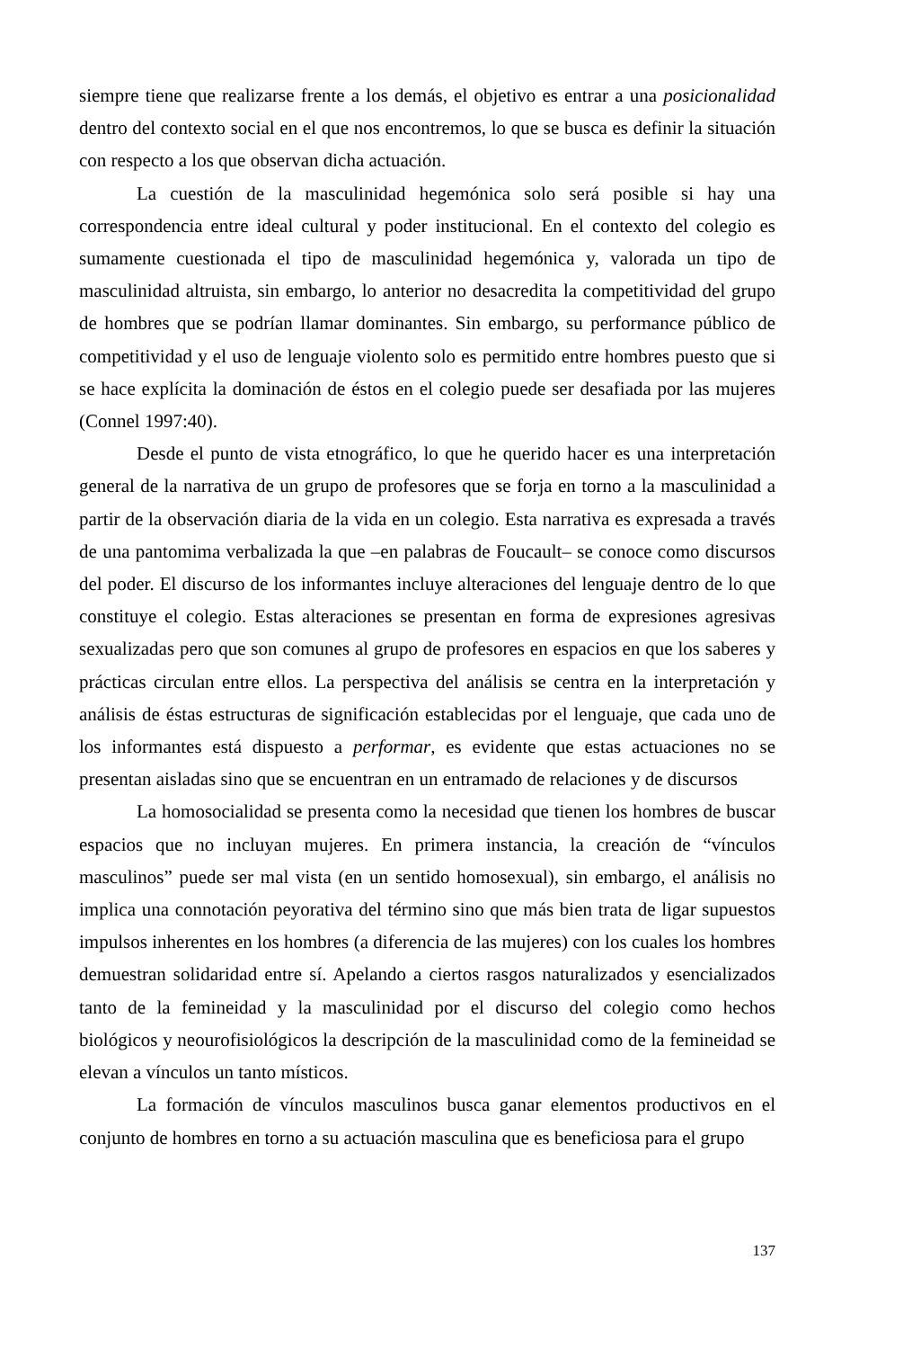siempre tiene que realizarse frente a los demás, el objetivo es entrar a una posicionalidad dentro del contexto social en el que nos encontremos, lo que se busca es definir la situación con respecto a los que observan dicha actuación.
La cuestión de la masculinidad hegemónica solo será posible si hay una correspondencia entre ideal cultural y poder institucional. En el contexto del colegio es sumamente cuestionada el tipo de masculinidad hegemónica y, valorada un tipo de masculinidad altruista, sin embargo, lo anterior no desacredita la competitividad del grupo de hombres que se podrían llamar dominantes. Sin embargo, su performance público de competitividad y el uso de lenguaje violento solo es permitido entre hombres puesto que si se hace explícita la dominación de éstos en el colegio puede ser desafiada por las mujeres (Connel 1997:40).
Desde el punto de vista etnográfico, lo que he querido hacer es una interpretación general de la narrativa de un grupo de profesores que se forja en torno a la masculinidad a partir de la observación diaria de la vida en un colegio. Esta narrativa es expresada a través de una pantomima verbalizada la que –en palabras de Foucault– se conoce como discursos del poder. El discurso de los informantes incluye alteraciones del lenguaje dentro de lo que constituye el colegio. Estas alteraciones se presentan en forma de expresiones agresivas sexualizadas pero que son comunes al grupo de profesores en espacios en que los saberes y prácticas circulan entre ellos. La perspectiva del análisis se centra en la interpretación y análisis de éstas estructuras de significación establecidas por el lenguaje, que cada uno de los informantes está dispuesto a performar, es evidente que estas actuaciones no se presentan aisladas sino que se encuentran en un entramado de relaciones y de discursos
La homosocialidad se presenta como la necesidad que tienen los hombres de buscar espacios que no incluyan mujeres. En primera instancia, la creación de “vínculos masculinos” puede ser mal vista (en un sentido homosexual), sin embargo, el análisis no implica una connotación peyorativa del término sino que más bien trata de ligar supuestos impulsos inherentes en los hombres (a diferencia de las mujeres) con los cuales los hombres demuestran solidaridad entre sí. Apelando a ciertos rasgos naturalizados y esencializados tanto de la femineidad y la masculinidad por el discurso del colegio como hechos biológicos y neourofisiológicos la descripción de la masculinidad como de la femineidad se elevan a vínculos un tanto místicos.
La formación de vínculos masculinos busca ganar elementos productivos en el conjunto de hombres en torno a su actuación masculina que es beneficiosa para el grupo
137